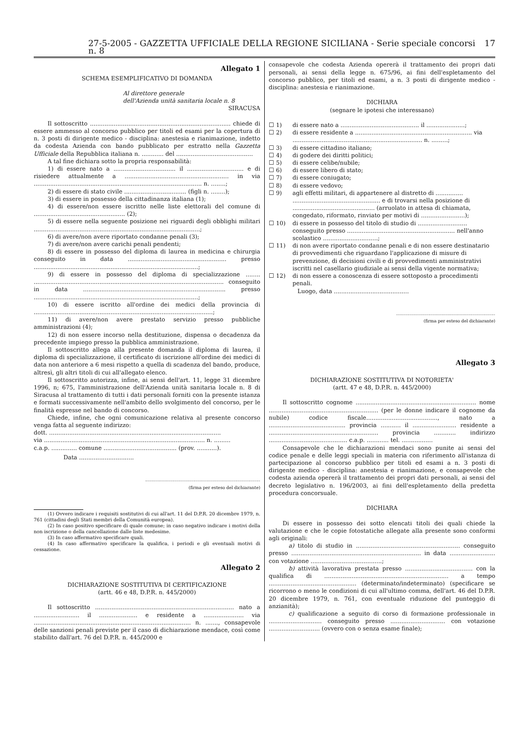27-5-2005 - GAZZETTA UFFICIALE DELLA REGIONE SICILIANA - Serie speciale concorsi n. 8 17
Allegato 1
SCHEMA ESEMPLIFICATIVO DI DOMANDA
Al direttore generale
dell'Azienda unità sanitaria locale n. 8
SIRACUSA
Il sottoscritto ............................................................................. chiede di essere ammesso al concorso pubblico per titoli ed esami per la copertura di n. 3 posti di dirigente medico - disciplina: anestesia e rianimazione, indetto da codesta Azienda con bando pubblicato per estratto nella Gazzetta Ufficiale della Repubblica italiana n. ............ del ..........................................
A tal fine dichiara sotto la propria responsabilità:
1) di essere nato a .................................. il ............................... e di risiedere attualmente a ......................................................... in via ............................................................................................ n. ........;
2) di essere di stato civile .................................. (figli n. ........);
3) di essere in possesso della cittadinanza italiana (1);
4) di essere/non essere iscritto nelle liste elettorali del comune di .................................................. (2);
5) di essere nella seguente posizione nei riguardi degli obblighi militari ...........................................................................................;
6) di avere/non avere riportato condanne penali (3);
7) di avere/non avere carichi penali pendenti;
8) di essere in possesso del diploma di laurea in medicina e chirurgia conseguito in data ...................................................... presso ..........................................................................................;
9) di essere in possesso del diploma di specializzazione ........ ........................................................................................................ conseguito in data .............................................................................. presso ..........................................................................................;
10) di essere iscritto all'ordine dei medici della provincia di ..................................................................................................;
11) di avere/non avere prestato servizio presso pubbliche amministrazioni (4);
12) di non essere incorso nella destituzione, dispensa o decadenza da precedente impiego presso la pubblica amministrazione.
Il sottoscritto allega alla presente domanda il diploma di laurea, il diploma di specializzazione, il certificato di iscrizione all'ordine dei medici di data non anteriore a 6 mesi rispetto a quella di scadenza del bando, produce, altresì, gli altri titoli di cui all'allegato elenco.
Il sottoscritto autorizza, infine, ai sensi dell'art. 11, legge 31 dicembre 1996, n; 675, l'amministrazione dell'Azienda unità sanitaria locale n. 8 di Siracusa al trattamento di tutti i dati personali forniti con la presente istanza e formati successivamente nell'ambito dello svolgimento del concorso, per le finalità espresse nel bando di concorso.
Chiede, infine, che ogni comunicazione relativa al presente concorso venga fatta al seguente indirizzo:
dott. ..............................................................................................
via ........................................................................................ n. .........
c.a.p. .............. comune ........................................ (prov. ...........).
Data ..............................
......................................................................................
(firma per esteso del dichiarante)
(1) Ovvero indicare i requisiti sostitutivi di cui all'art. 11 del D.P.R. 20 dicembre 1979, n. 761 (cittadini degli Stati membri della Comunità europea).
(2) In caso positivo specificare di quale comune; in caso negativo indicare i motivi della non iscrizione o della cancellazione dalle liste medesime.
(3) In caso affermativo specificare quali.
(4) In caso affermativo specificare la qualifica, i periodi e gli eventuali motivi di cessazione.
Allegato 2
DICHIARAZIONE SOSTITUTIVA DI CERTIFICAZIONE
(artt. 46 e 48, D.P.R. n. 445/2000)
Il sottoscritto ............................................................................ nato a ......................... il ..................... e residente a ...................... via ...................................................................................... n. ......., consapevole delle sanzioni penali previste per il caso di dichiarazione mendace, così come stabilito dall'art. 76 del D.P.R. n. 445/2000 e
consapevole che codesta Azienda opererà il trattamento dei propri dati personali, ai sensi della legge n. 675/96, ai fini dell'espletamento del concorso pubblico, per titoli ed esami, a n. 3 posti di dirigente medico - disciplina: anestesia e rianimazione.
DICHIARA
(segnare le ipotesi che interessano)
☐ 1) di essere nato a ........................................... il .....................;
☐ 2) di essere residente a ................................................................ via ....................................................................... n. .........;
☐ 3) di essere cittadino italiano;
☐ 4) di godere dei diritti politici;
☐ 5) di essere celibe/nubile;
☐ 6) di essere libero di stato;
☐ 7) di essere coniugato;
☐ 8) di essere vedovo;
☐ 9) agli effetti militari, di appartenere al distretto di ............... ................................................ e di trovarsi nella posizione di ............................................. (arruolato in attesa di chiamata, congedato, riformato, rinviato per motivi di ........................);
☐ 10) di essere in possesso del titolo di studio di ........................... conseguito presso ........................................................... nell'anno scolastico ..............................;
☐ 11) di non avere riportato condanne penali e di non essere destinatario di provvedimenti che riguardano l'applicazione di misure di prevenzione, di decisioni civili e di provvedimenti amministrativi iscritti nel casellario giudiziale ai sensi della vigente normativa;
☐ 12) di non essere a conoscenza di essere sottoposto a procedimenti penali.
Luogo, data .........................................
..........................................................................
(firma per esteso del dichiarante)
Allegato 3
DICHIARAZIONE SOSTITUTIVA DI NOTORIETA'
(artt. 47 e 48, D.P.R. n. 445/2000)
Il sottoscritto cognome .................................................................. nome ............................................................ (per le donne indicare il cognome da nubile) codice fiscale......................................., nato a .......................................... provincia ........... il ........................ residente a ............................................................ provincia ............ indirizzo ........................................... c.a.p. ............ tel. .................
Consapevole che le dichiarazioni mendaci sono punite ai sensi del codice penale e delle leggi speciali in materia con riferimento all'istanza di partecipazione al concorso pubblico per titoli ed esami a n. 3 posti di dirigente medico - disciplina: anestesia e rianimazione, e consapevole che codesta azienda opererà il trattamento dei propri dati personali, ai sensi del decreto legislativo n. 196/2003, ai fini dell'espletamento della predetta procedura concorsuale.
DICHIARA
Di essere in possesso dei sotto elencati titoli dei quali chiede la valutazione e che le copie fotostatiche allegate alla presente sono conformi agli originali:
a) titolo di studio in ......................................................... conseguito presso ....................................................................... in data ......................... con votazione .......................................;
b) attività lavorativa prestata presso ..................................... con la qualifica di .................................................................... a tempo ................................................ (determinato/indeterminato) (specificare se ricorrono o meno le condizioni di cui all'ultimo comma, dell'art. 46 del D.P.R. 20 dicembre 1979, n. 761, con eventuale riduzione del punteggio di anzianità);
c) qualificazione a seguito di corso di formazione professionale in ............................. conseguito presso .............................. con votazione ............................ (ovvero con o senza esame finale);